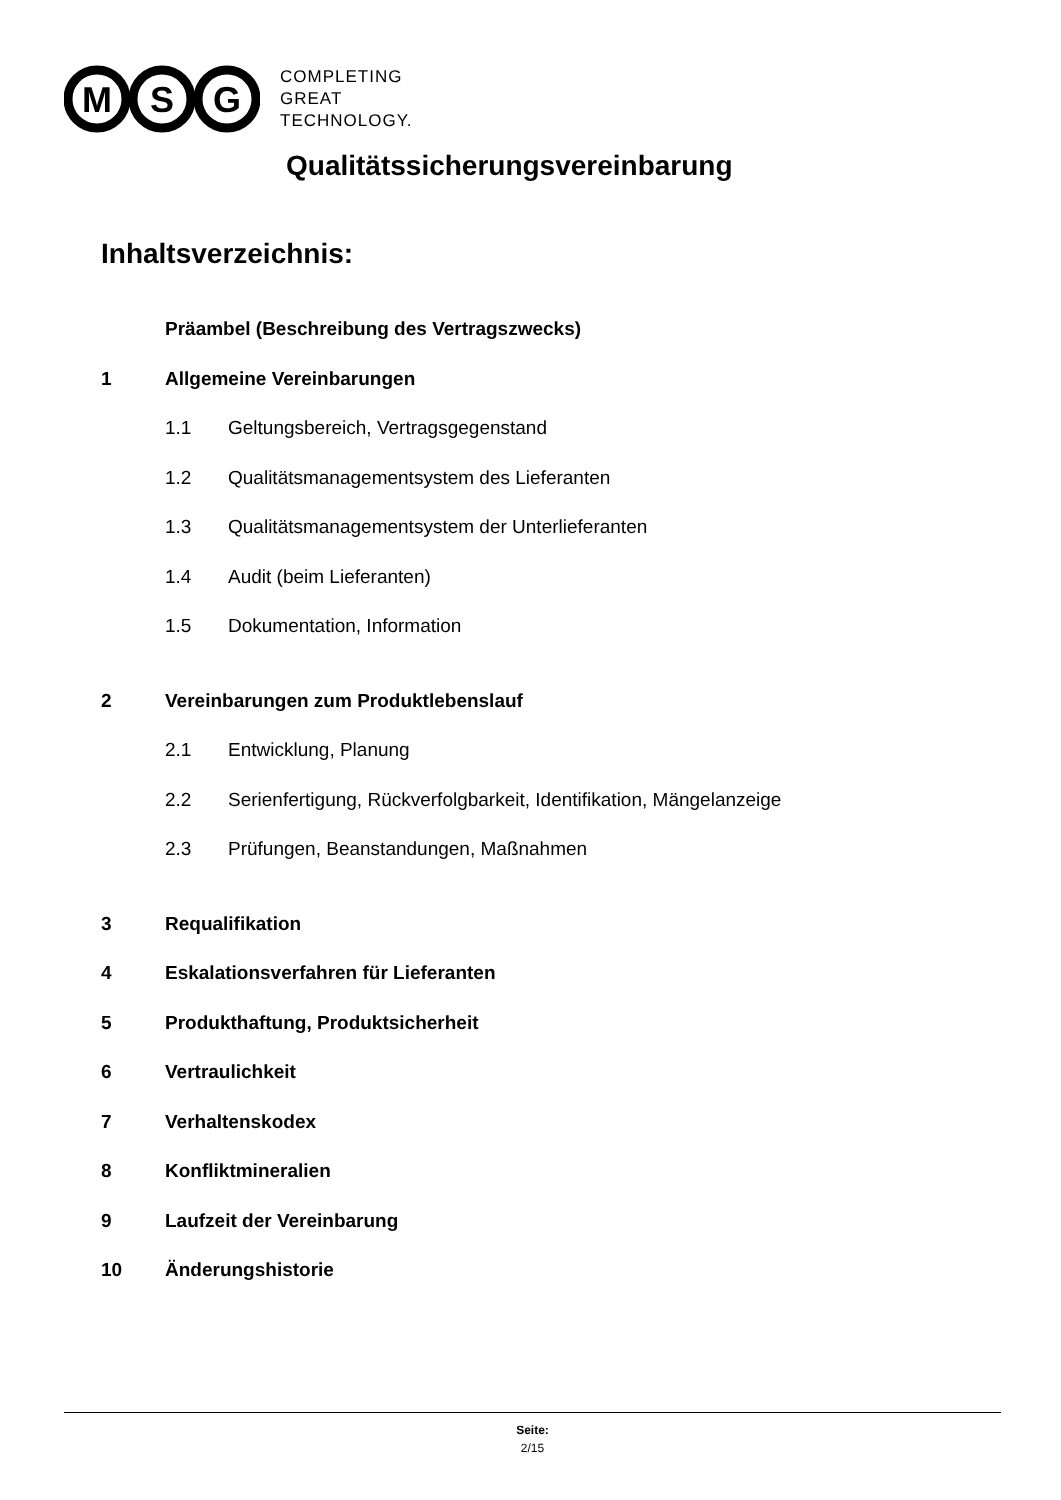M
S
G
COMPLETING
GREAT
TECHNOLOGY.
Qualitätssicherungsvereinbarung
Inhaltsverzeichnis:
Präambel (Beschreibung des Vertragszwecks)
1 Allgemeine Vereinbarungen
1.1 Geltungsbereich, Vertragsgegenstand
1.2 Qualitätsmanagementsystem des Lieferanten
1.3 Qualitätsmanagementsystem der Unterlieferanten
1.4 Audit (beim Lieferanten)
1.5 Dokumentation, Information
2 Vereinbarungen zum Produktlebenslauf
2.1 Entwicklung, Planung
2.2 Serienfertigung, Rückverfolgbarkeit, Identifikation, Mängelanzeige
2.3 Prüfungen, Beanstandungen, Maßnahmen
3 Requalifikation
4 Eskalationsverfahren für Lieferanten
5 Produkthaftung, Produktsicherheit
6 Vertraulichkeit
7 Verhaltenskodex
8 Konfliktmineralien
9 Laufzeit der Vereinbarung
10 Änderungshistorie
Seite:
2/15